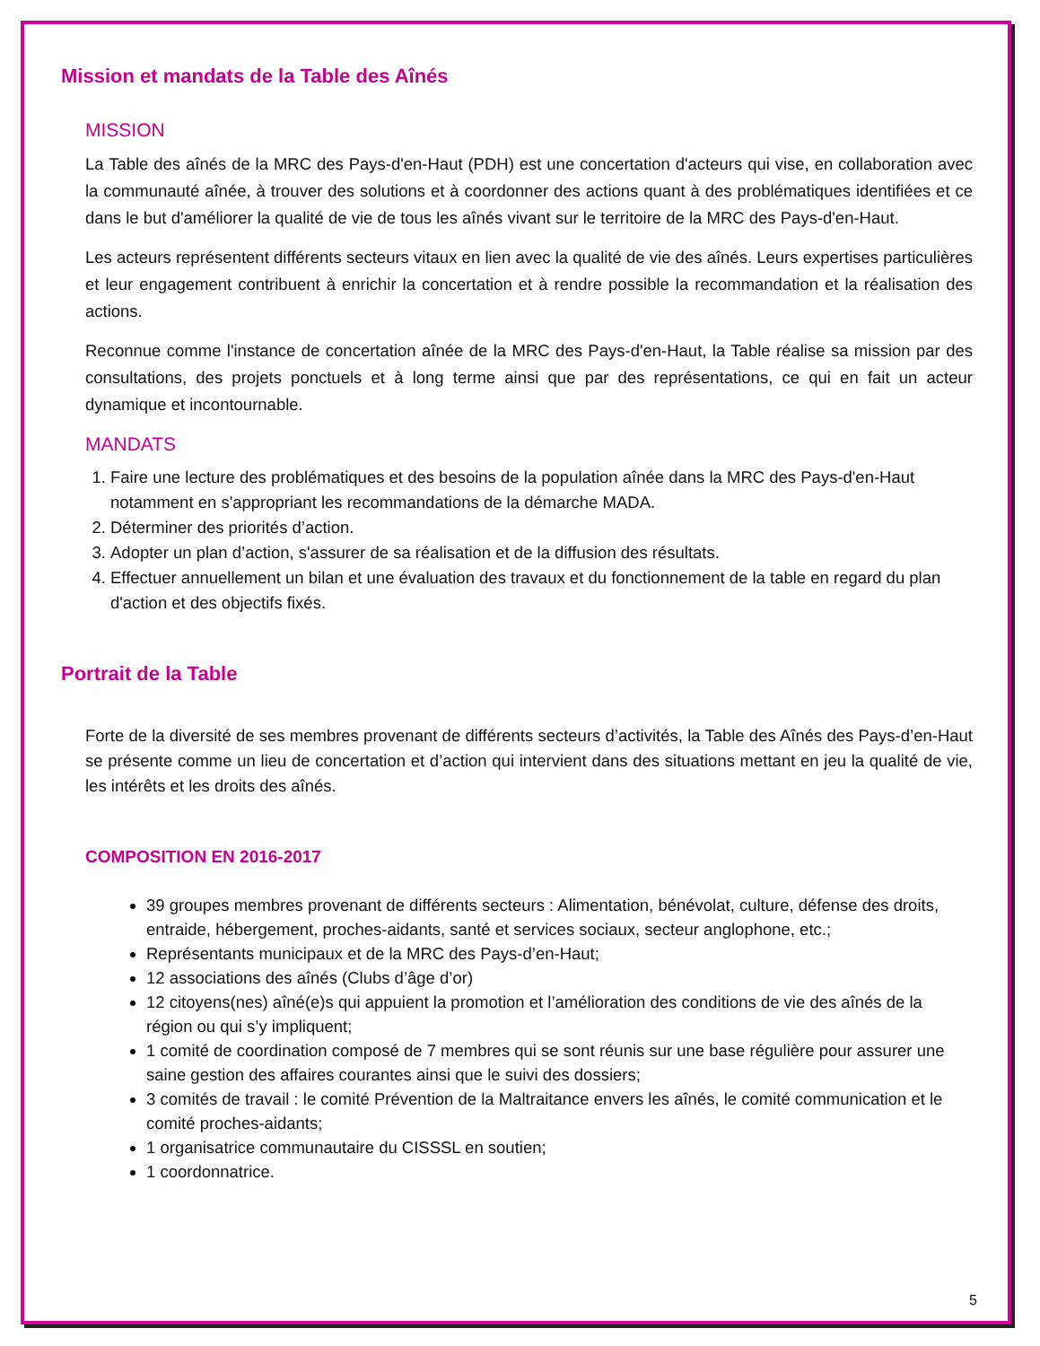Mission et mandats de la Table des Aînés
MISSION
La Table des aînés de la MRC des Pays-d'en-Haut (PDH) est une concertation d'acteurs qui vise, en collaboration avec la communauté aînée, à trouver des solutions et à coordonner des actions quant à des problématiques identifiées et ce dans le but d'améliorer la qualité de vie de tous les aînés vivant sur le territoire de la MRC des Pays-d'en-Haut.
Les acteurs représentent différents secteurs vitaux en lien avec la qualité de vie des aînés. Leurs expertises particulières et leur engagement contribuent à enrichir la concertation et à rendre possible la recommandation et la réalisation des actions.
Reconnue comme l'instance de concertation aînée de la MRC des Pays-d'en-Haut, la Table réalise sa mission par des consultations, des projets ponctuels et à long terme ainsi que par des représentations, ce qui en fait un acteur dynamique et incontournable.
MANDATS
1. Faire une lecture des problématiques et des besoins de la population aînée dans la MRC des Pays-d'en-Haut notamment en s'appropriant les recommandations de la démarche MADA.
2. Déterminer des priorités d’action.
3. Adopter un plan d’action, s'assurer de sa réalisation et de la diffusion des résultats.
4. Effectuer annuellement un bilan et une évaluation des travaux et du fonctionnement de la table en regard du plan d'action et des objectifs fixés.
Portrait de la Table
Forte de la diversité de ses membres provenant de différents secteurs d’activités, la Table des Aînés des Pays-d’en-Haut se présente comme un lieu de concertation et d’action qui intervient dans des situations mettant en jeu la qualité de vie, les intérêts et les droits des aînés.
COMPOSITION EN 2016-2017
39 groupes membres provenant de différents secteurs : Alimentation, bénévolat, culture, défense des droits, entraide, hébergement, proches-aidants, santé et services sociaux, secteur anglophone, etc.;
Représentants municipaux et de la MRC des Pays-d’en-Haut;
12 associations des aînés (Clubs d’âge d’or)
12 citoyens(nes) aîné(e)s qui appuient la promotion et l’amélioration des conditions de vie des aînés de la région ou qui s’y impliquent;
1 comité de coordination composé de 7 membres qui se sont réunis sur une base régulière pour assurer une saine gestion des affaires courantes ainsi que le suivi des dossiers;
3 comités de travail : le comité Prévention de la Maltraitance envers les aînés, le comité communication et le comité proches-aidants;
1 organisatrice communautaire du CISSSL en soutien;
1 coordonnatrice.
5